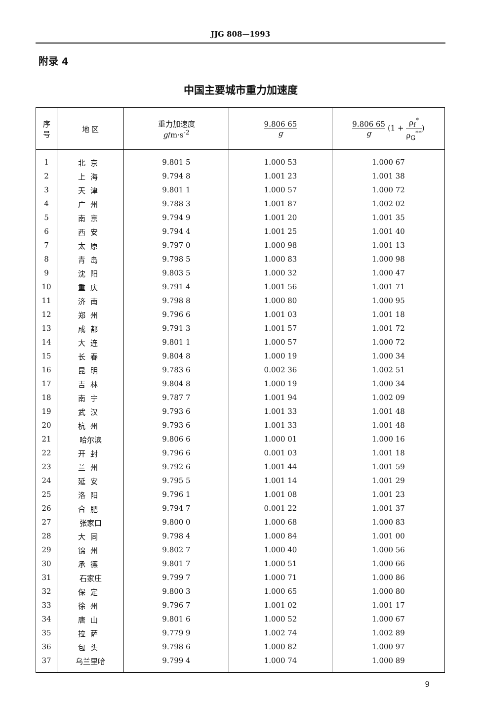JJG 808—1993
附录 4
中国主要城市重力加速度
| 序 号 | 地 区 | 重力加速度 g /m·s<sup>-2</sup> | 9.806 65 g | 9.806 65 g (1 + ρ<sub>f</sub><sup>*</sup> ρ<sub>G</sub><sup>**</sup> ) |
| --- | --- | --- | --- | --- |
| 1 | 北京 | 9.801 5 | 1.000 53 | 1.000 67 |
| 2 | 上海 | 9.794 8 | 1.001 23 | 1.001 38 |
| 3 | 天津 | 9.801 1 | 1.000 57 | 1.000 72 |
| 4 | 广州 | 9.788 3 | 1.001 87 | 1.002 02 |
| 5 | 南京 | 9.794 9 | 1.001 20 | 1.001 35 |
| 6 | 西安 | 9.794 4 | 1.001 25 | 1.001 40 |
| 7 | 太原 | 9.797 0 | 1.000 98 | 1.001 13 |
| 8 | 青岛 | 9.798 5 | 1.000 83 | 1.000 98 |
| 9 | 沈阳 | 9.803 5 | 1.000 32 | 1.000 47 |
| 10 | 重庆 | 9.791 4 | 1.001 56 | 1.001 71 |
| 11 | 济南 | 9.798 8 | 1.000 80 | 1.000 95 |
| 12 | 郑州 | 9.796 6 | 1.001 03 | 1.001 18 |
| 13 | 成都 | 9.791 3 | 1.001 57 | 1.001 72 |
| 14 | 大连 | 9.801 1 | 1.000 57 | 1.000 72 |
| 15 | 长春 | 9.804 8 | 1.000 19 | 1.000 34 |
| 16 | 昆明 | 9.783 6 | 0.002 36 | 1.002 51 |
| 17 | 吉林 | 9.804 8 | 1.000 19 | 1.000 34 |
| 18 | 南宁 | 9.787 7 | 1.001 94 | 1.002 09 |
| 19 | 武汉 | 9.793 6 | 1.001 33 | 1.001 48 |
| 20 | 杭州 | 9.793 6 | 1.001 33 | 1.001 48 |
| 21 | 哈尔滨 | 9.806 6 | 1.000 01 | 1.000 16 |
| 22 | 开封 | 9.796 6 | 0.001 03 | 1.001 18 |
| 23 | 兰州 | 9.792 6 | 1.001 44 | 1.001 59 |
| 24 | 延安 | 9.795 5 | 1.001 14 | 1.001 29 |
| 25 | 洛阳 | 9.796 1 | 1.001 08 | 1.001 23 |
| 26 | 合肥 | 9.794 7 | 0.001 22 | 1.001 37 |
| 27 | 张家口 | 9.800 0 | 1.000 68 | 1.000 83 |
| 28 | 大同 | 9.798 4 | 1.000 84 | 1.001 00 |
| 29 | 锦州 | 9.802 7 | 1.000 40 | 1.000 56 |
| 30 | 承德 | 9.801 7 | 1.000 51 | 1.000 66 |
| 31 | 石家庄 | 9.799 7 | 1.000 71 | 1.000 86 |
| 32 | 保定 | 9.800 3 | 1.000 65 | 1.000 80 |
| 33 | 徐州 | 9.796 7 | 1.001 02 | 1.001 17 |
| 34 | 唐山 | 9.801 6 | 1.000 52 | 1.000 67 |
| 35 | 拉萨 | 9.779 9 | 1.002 74 | 1.002 89 |
| 36 | 包头 | 9.798 6 | 1.000 82 | 1.000 97 |
| 37 | 乌兰里哈 | 9.799 4 | 1.000 74 | 1.000 89 |
9